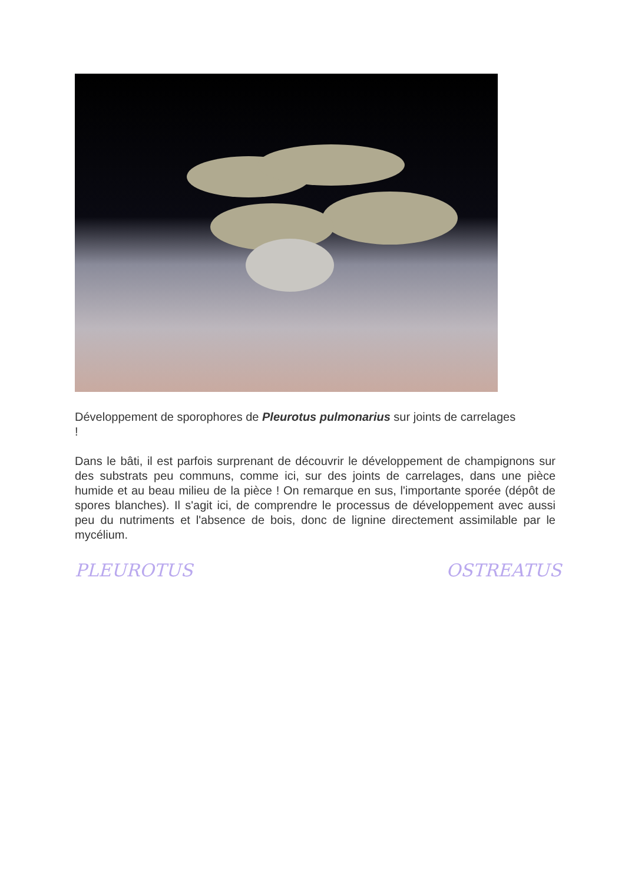Développement de sporophores de Pleurotus pulmonarius sur joints de carrelages
!
Dans le bâti, il est parfois surprenant de découvrir le développement de champignons sur des substrats peu communs, comme ici, sur des joints de carrelages, dans une pièce humide et au beau milieu de la pièce ! On remarque en sus, l'importante sporée (dépôt de spores blanches). Il s'agit ici, de comprendre le processus de développement avec aussi peu du nutriments et l'absence de bois, donc de lignine directement assimilable par le mycélium.
PLEUROTUS OSTREATUS